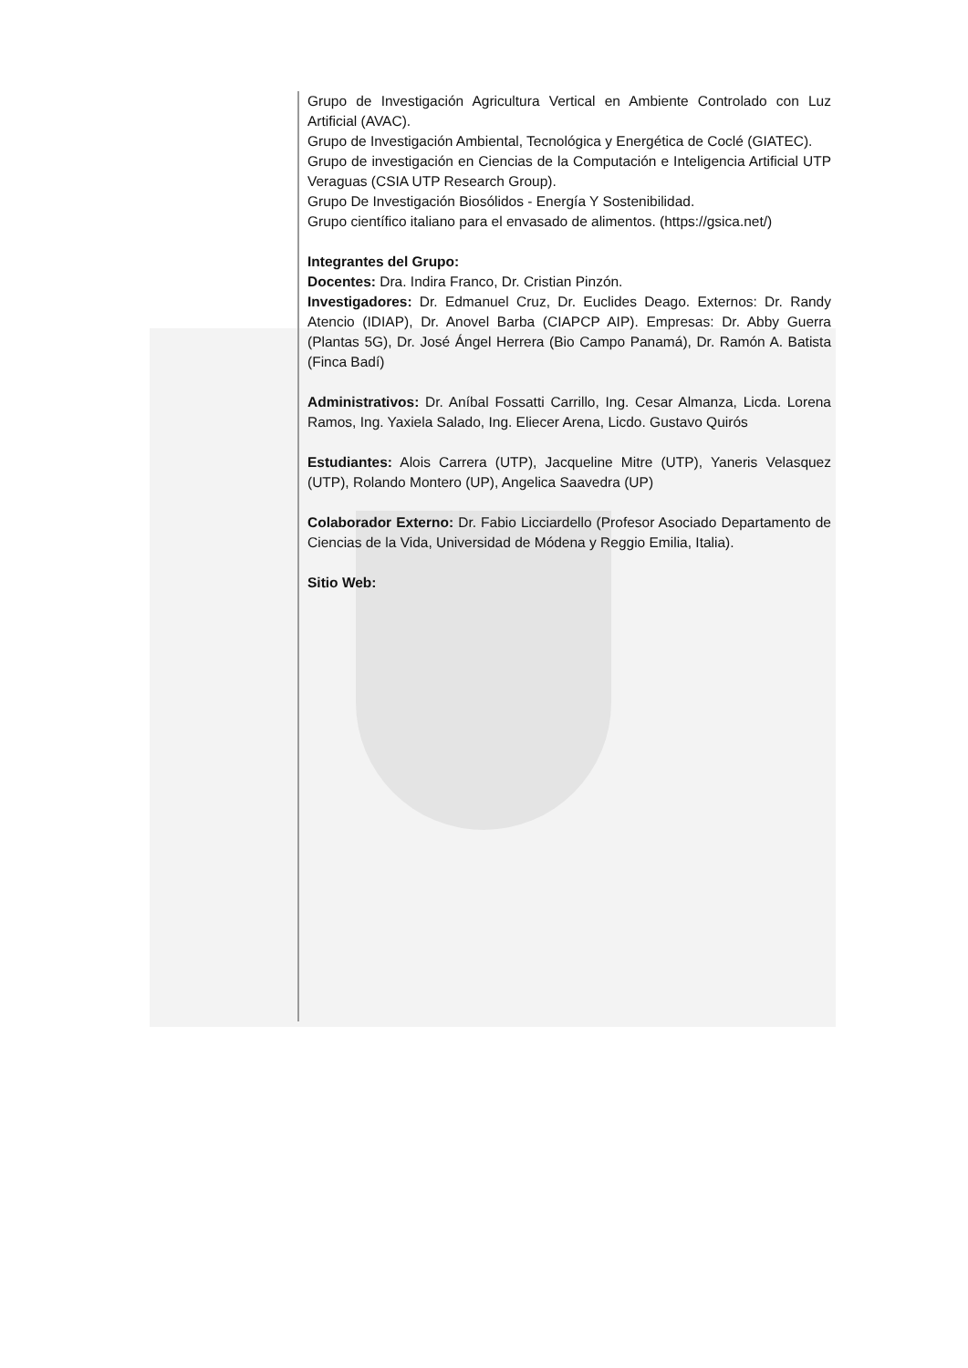Grupo de Investigación Agricultura Vertical en Ambiente Controlado con Luz Artificial (AVAC).
Grupo de Investigación Ambiental, Tecnológica y Energética de Coclé (GIATEC).
Grupo de investigación en Ciencias de la Computación e Inteligencia Artificial UTP Veraguas (CSIA UTP Research Group).
Grupo De Investigación Biosólidos - Energía Y Sostenibilidad.
Grupo científico italiano para el envasado de alimentos. (https://gsica.net/)
Integrantes del Grupo:
Docentes: Dra. Indira Franco, Dr. Cristian Pinzón.
Investigadores: Dr. Edmanuel Cruz, Dr. Euclides Deago. Externos: Dr. Randy Atencio (IDIAP), Dr. Anovel Barba (CIAPCP AIP). Empresas: Dr. Abby Guerra (Plantas 5G), Dr. José Ángel Herrera (Bio Campo Panamá), Dr. Ramón A. Batista (Finca Badí)
Administrativos: Dr. Aníbal Fossatti Carrillo, Ing. Cesar Almanza, Licda. Lorena Ramos, Ing. Yaxiela Salado, Ing. Eliecer Arena, Licdo. Gustavo Quirós
Estudiantes: Alois Carrera (UTP), Jacqueline Mitre (UTP), Yaneris Velasquez (UTP), Rolando Montero (UP), Angelica Saavedra (UP)
Colaborador Externo: Dr. Fabio Licciardello (Profesor Asociado Departamento de Ciencias de la Vida, Universidad de Módena y Reggio Emilia, Italia).
Sitio Web: